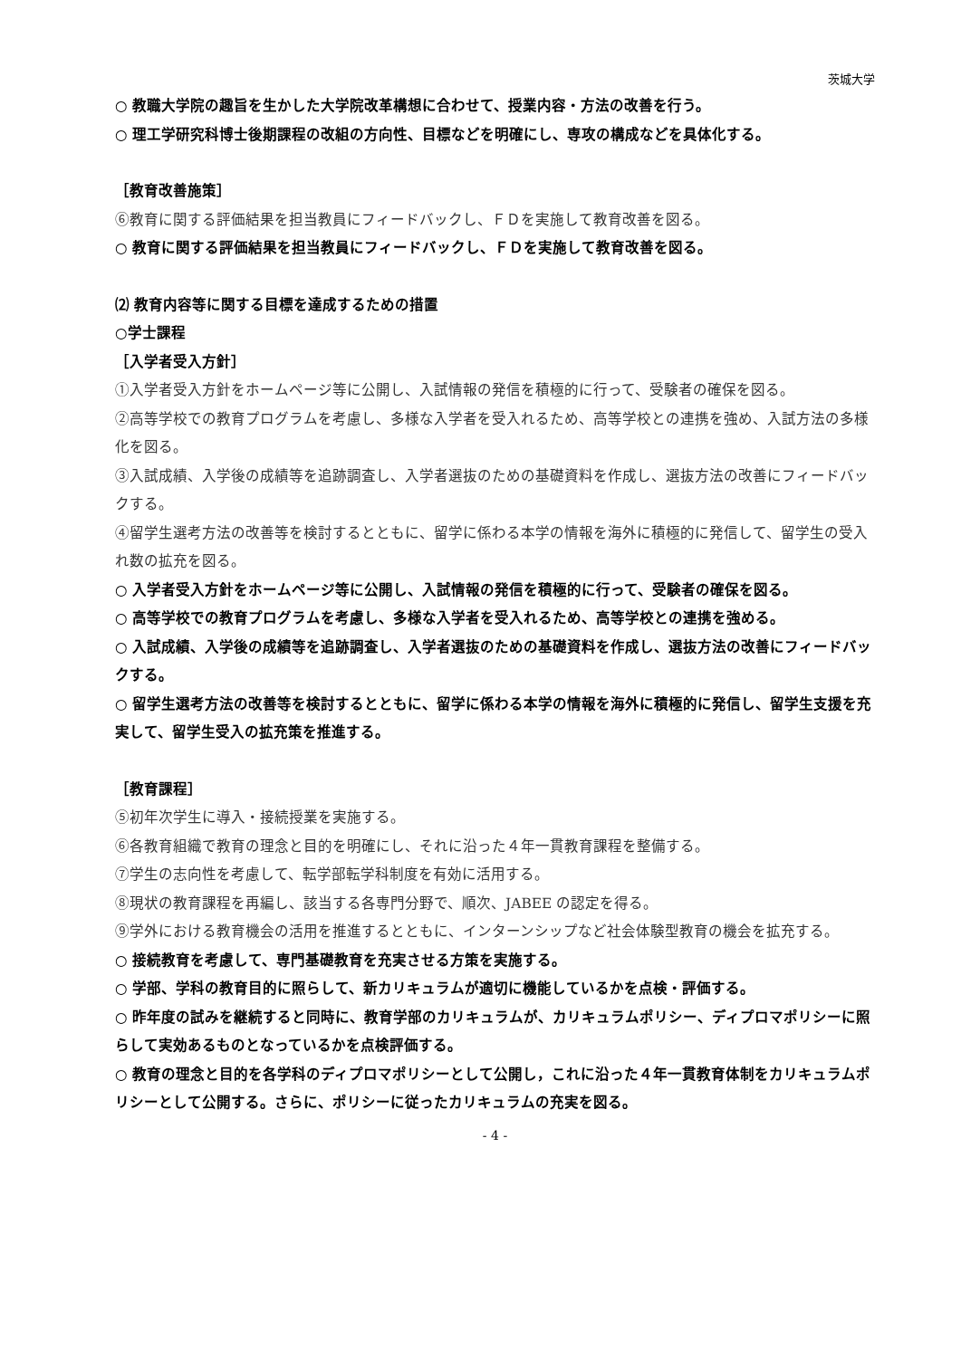茨城大学
○ 教職大学院の趣旨を生かした大学院改革構想に合わせて、授業内容・方法の改善を行う。
○ 理工学研究科博士後期課程の改組の方向性、目標などを明確にし、専攻の構成などを具体化する。
［教育改善施策］
⑥教育に関する評価結果を担当教員にフィードバックし、ＦＤを実施して教育改善を図る。
○ 教育に関する評価結果を担当教員にフィードバックし、ＦＤを実施して教育改善を図る。
⑵ 教育内容等に関する目標を達成するための措置
○学士課程
［入学者受入方針］
①入学者受入方針をホームページ等に公開し、入試情報の発信を積極的に行って、受験者の確保を図る。
②高等学校での教育プログラムを考慮し、多様な入学者を受入れるため、高等学校との連携を強め、入試方法の多様化を図る。
③入試成績、入学後の成績等を追跡調査し、入学者選抜のための基礎資料を作成し、選抜方法の改善にフィードバックする。
④留学生選考方法の改善等を検討するとともに、留学に係わる本学の情報を海外に積極的に発信して、留学生の受入れ数の拡充を図る。
○ 入学者受入方針をホームページ等に公開し、入試情報の発信を積極的に行って、受験者の確保を図る。
○ 高等学校での教育プログラムを考慮し、多様な入学者を受入れるため、高等学校との連携を強める。
○ 入試成績、入学後の成績等を追跡調査し、入学者選抜のための基礎資料を作成し、選抜方法の改善にフィードバックする。
○ 留学生選考方法の改善等を検討するとともに、留学に係わる本学の情報を海外に積極的に発信し、留学生支援を充実して、留学生受入の拡充策を推進する。
［教育課程］
⑤初年次学生に導入・接続授業を実施する。
⑥各教育組織で教育の理念と目的を明確にし、それに沿った４年一貫教育課程を整備する。
⑦学生の志向性を考慮して、転学部転学科制度を有効に活用する。
⑧現状の教育課程を再編し、該当する各専門分野で、順次、JABEE の認定を得る。
⑨学外における教育機会の活用を推進するとともに、インターンシップなど社会体験型教育の機会を拡充する。
○ 接続教育を考慮して、専門基礎教育を充実させる方策を実施する。
○ 学部、学科の教育目的に照らして、新カリキュラムが適切に機能しているかを点検・評価する。
○ 昨年度の試みを継続すると同時に、教育学部のカリキュラムが、カリキュラムポリシー、ディプロマポリシーに照らして実効あるものとなっているかを点検評価する。
○ 教育の理念と目的を各学科のディプロマポリシーとして公開し，これに沿った４年一貫教育体制をカリキュラムポリシーとして公開する。さらに、ポリシーに従ったカリキュラムの充実を図る。
- 4 -